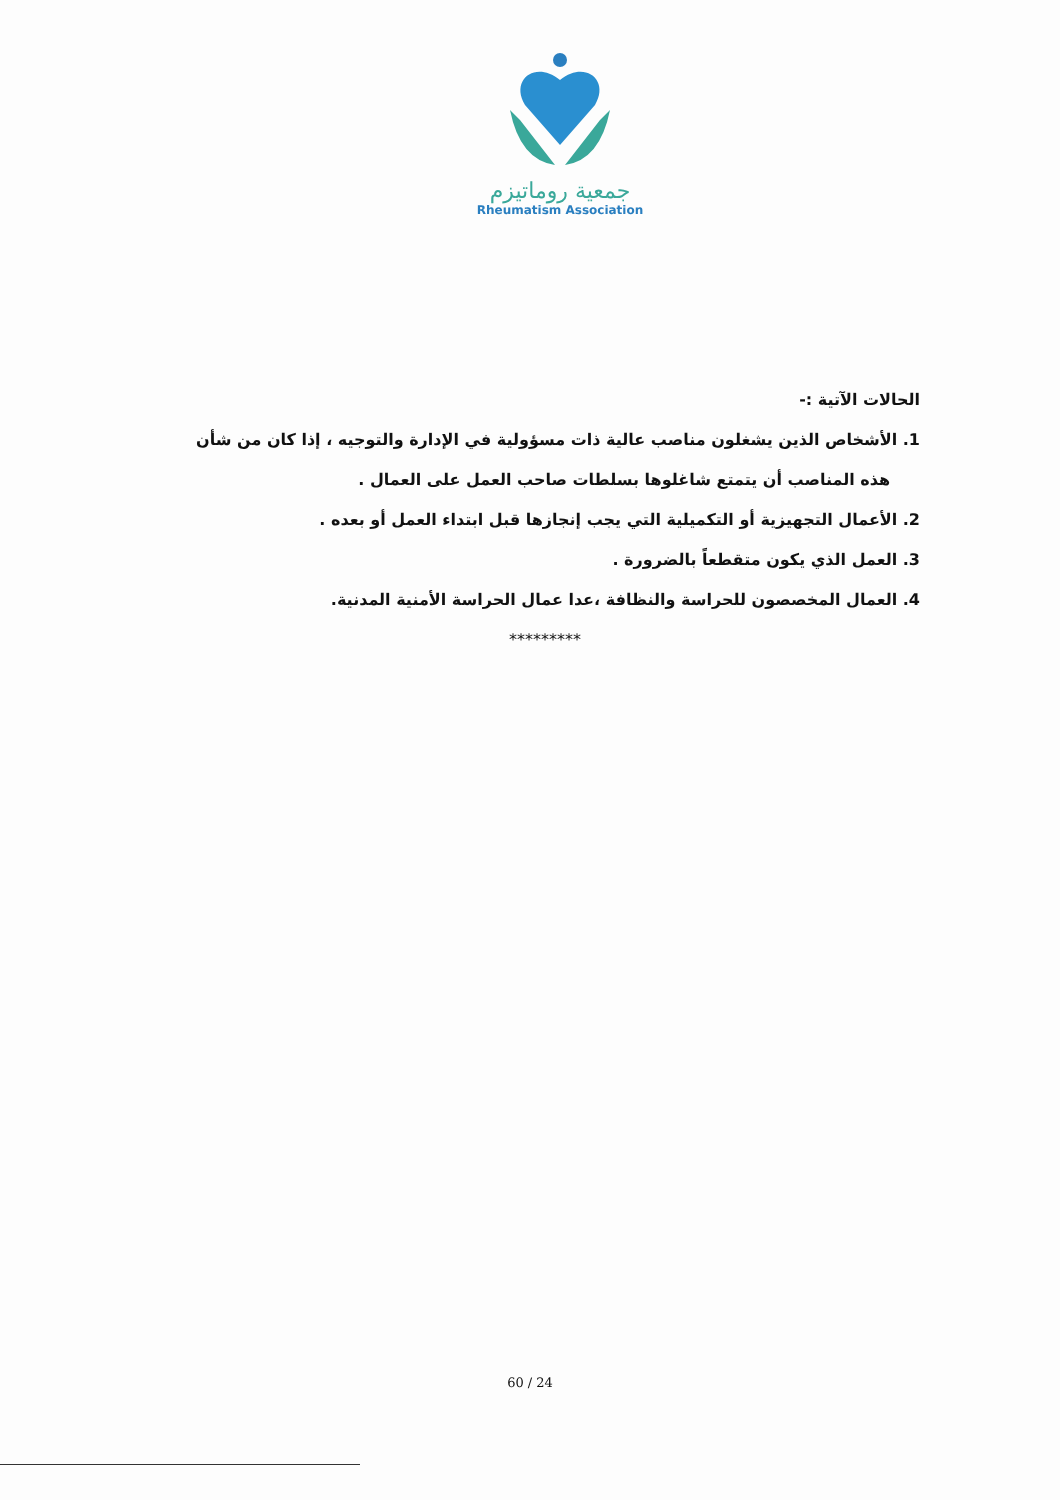جمعية روماتيزم
Rheumatism Association
الحالات الآتية :-
1. الأشخاص الذين يشغلون مناصب عالية ذات مسؤولية في الإدارة والتوجيه ، إذا كان من شأن هذه المناصب أن يتمتع شاغلوها بسلطات صاحب العمل على العمال .
2. الأعمال التجهيزية أو التكميلية التي يجب إنجازها قبل ابتداء العمل أو بعده .
3. العمل الذي يكون متقطعاً بالضرورة .
4. العمال المخصصون للحراسة والنظافة ،عدا عمال الحراسة الأمنية المدنية.
*********
60 / 24